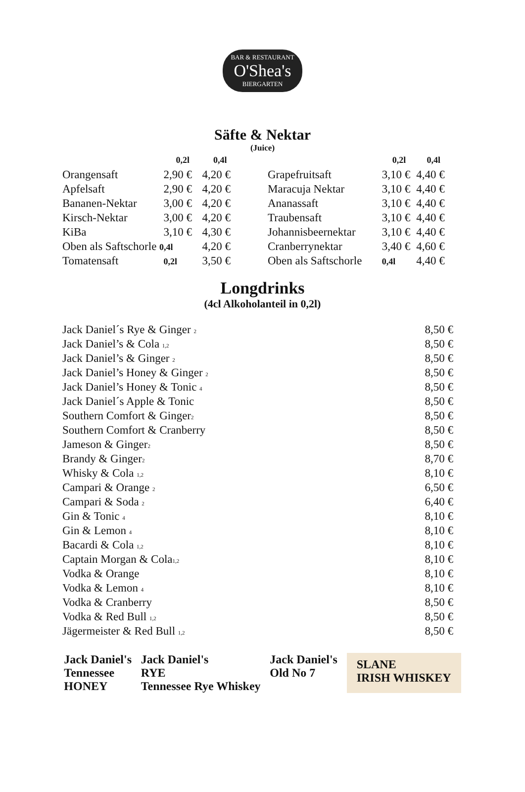BAR & RESTAURANT O'Shea's BIERGARTEN
Säfte & Nektar
(Juice)
| | 0,2l | 0,4l |
| --- | --- | --- |
| Orangensaft | 2,90 € | 4,20 € |
| Apfelsaft | 2,90 € | 4,20 € |
| Bananen-Nektar | 3,00 € | 4,20 € |
| Kirsch-Nektar | 3,00 € | 4,20 € |
| KiBa | 3,10 € | 4,30 € |
| Oben als Saftschorle 0,4l | | 4,20 € |
| Tomatensaft | 0,2l | 3,50 € |
| | 0,2l | 0,4l |
| --- | --- | --- |
| Grapefruitsaft | 3,10 € | 4,40 € |
| Maracuja Nektar | 3,10 € | 4,40 € |
| Ananassaft | 3,10 € | 4,40 € |
| Traubensaft | 3,10 € | 4,40 € |
| Johannisbeernektar | 3,10 € | 4,40 € |
| Cranberrynektar | 3,40 € | 4,60 € |
| Oben als Saftschorle | 0,4l | 4,40 € |
Longdrinks
(4cl Alkoholanteil in 0,2l)
| Jack Daniel´s Rye & Ginger <sub>2</sub> | 8,50 € |
| Jack Daniel’s & Cola <sub>1,2</sub> | 8,50 € |
| Jack Daniel’s & Ginger <sub>2</sub> | 8,50 € |
| Jack Daniel’s Honey & Ginger <sub>2</sub> | 8,50 € |
| Jack Daniel’s Honey & Tonic <sub>4</sub> | 8,50 € |
| Jack Daniel´s Apple & Tonic | 8,50 € |
| Southern Comfort & Ginger<sub>2</sub> | 8,50 € |
| Southern Comfort & Cranberry | 8,50 € |
| Jameson & Ginger<sub>2</sub> | 8,50 € |
| Brandy & Ginger<sub>2</sub> | 8,70 € |
| Whisky & Cola <sub>1,2</sub> | 8,10 € |
| Campari & Orange <sub>2</sub> | 6,50 € |
| Campari & Soda <sub>2</sub> | 6,40 € |
| Gin & Tonic <sub>4</sub> | 8,10 € |
| Gin & Lemon <sub>4</sub> | 8,10 € |
| Bacardi & Cola <sub>1,2</sub> | 8,10 € |
| Captain Morgan & Cola<sub>1,2</sub> | 8,10 € |
| Vodka & Orange | 8,10 € |
| Vodka & Lemon <sub>4</sub> | 8,10 € |
| Vodka & Cranberry | 8,50 € |
| Vodka & Red Bull <sub>1,2</sub> | 8,50 € |
| Jägermeister & Red Bull <sub>1,2</sub> | 8,50 € |
Jack Daniel's
Tennessee
HONEY
Jack Daniel's
RYE
Tennessee Rye Whiskey
Jack Daniel's
Old No 7
SLANE
IRISH WHISKEY